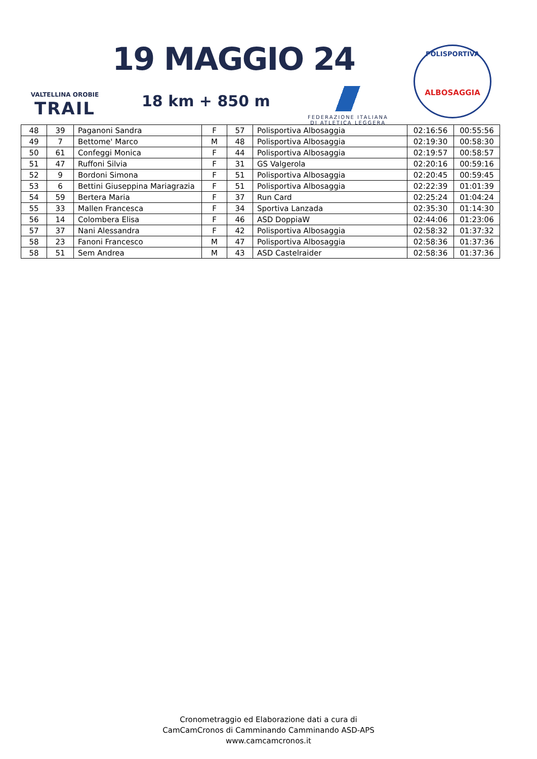VALTELLINA OROBIE
TRAIL
19 MAGGIO 24
18 km + 850 m
FEDERAZIONE ITALIANA
DI ATLETICA LEGGERA
POLISPORTIVA
ALBOSAGGIA
| 48 | 39 | Paganoni Sandra | F | 57 | Polisportiva Albosaggia | 02:16:56 | 00:55:56 |
| 49 | 7 | Bettome' Marco | M | 48 | Polisportiva Albosaggia | 02:19:30 | 00:58:30 |
| 50 | 61 | Confeggi Monica | F | 44 | Polisportiva Albosaggia | 02:19:57 | 00:58:57 |
| 51 | 47 | Ruffoni Silvia | F | 31 | GS Valgerola | 02:20:16 | 00:59:16 |
| 52 | 9 | Bordoni Simona | F | 51 | Polisportiva Albosaggia | 02:20:45 | 00:59:45 |
| 53 | 6 | Bettini Giuseppina Mariagrazia | F | 51 | Polisportiva Albosaggia | 02:22:39 | 01:01:39 |
| 54 | 59 | Bertera Maria | F | 37 | Run Card | 02:25:24 | 01:04:24 |
| 55 | 33 | Mallen Francesca | F | 34 | Sportiva Lanzada | 02:35:30 | 01:14:30 |
| 56 | 14 | Colombera Elisa | F | 46 | ASD DoppiaW | 02:44:06 | 01:23:06 |
| 57 | 37 | Nani Alessandra | F | 42 | Polisportiva Albosaggia | 02:58:32 | 01:37:32 |
| 58 | 23 | Fanoni Francesco | M | 47 | Polisportiva Albosaggia | 02:58:36 | 01:37:36 |
| 58 | 51 | Sem Andrea | M | 43 | ASD Castelraider | 02:58:36 | 01:37:36 |
Cronometraggio ed Elaborazione dati a cura di
CamCamCronos di Camminando Camminando ASD-APS
www.camcamcronos.it